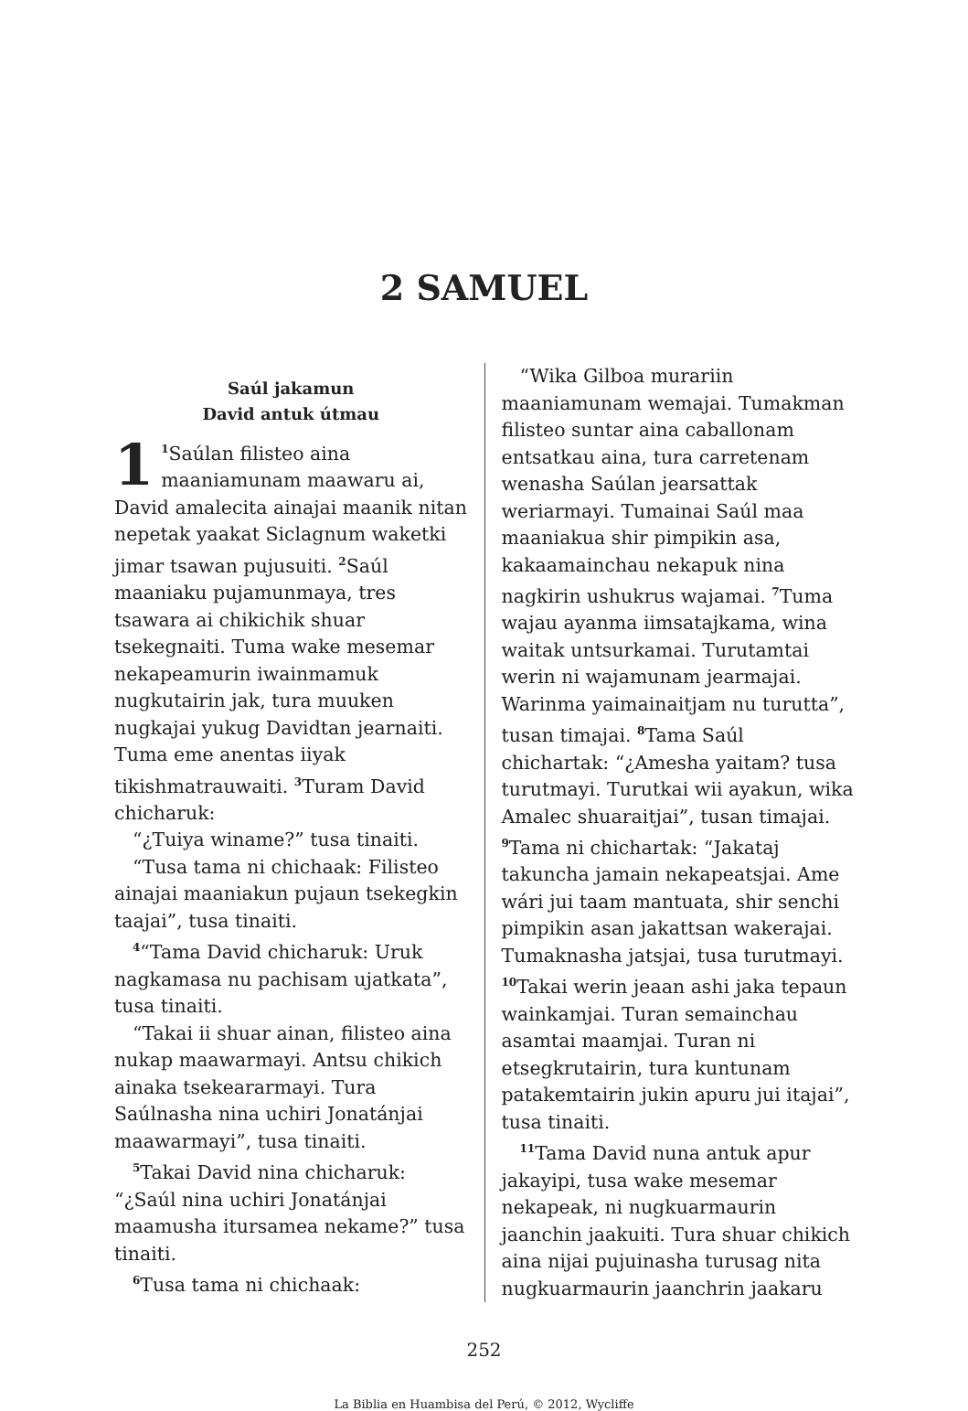2 SAMUEL
Saúl jakamun
David antuk útmau
1<sup>1</sup>Saúlan filisteo aina maaniamunam maawaru ai, David amalecita ainajai maanik nitan nepetak yaakat Siclagnum waketki jimar tsawan pujusuiti. <sup>2</sup>Saúl maaniaku pujamunmaya, tres tsawara ai chikichik shuar tsekegnaiti. Tuma wake mesemar nekapeamurin iwainmamuk nugkutairin jak, tura muuken nugkajai yukug Davidtan jearnaiti. Tuma eme anentas iiyak tikishmatrauwaiti. <sup>3</sup>Turam David chicharuk:
“¿Tuiya winame?” tusa tinaiti.
“Tusa tama ni chichaak: Filisteo ainajai maaniakun pujaun tsekegkin taajai”, tusa tinaiti.
<sup>4</sup> “Tama David chicharuk: Uruk nagkamasa nu pachisam ujatkata”, tusa tinaiti.
“Takai ii shuar ainan, filisteo aina nukap maawarmayi. Antsu chikich ainaka tsekeararmayi. Tura Saúlnasha nina uchiri Jonatánjai maawarmayi”, tusa tinaiti.
<sup>5</sup> Takai David nina chicharuk: “¿Saúl nina uchiri Jonatánjai maamusha itursamea nekame?” tusa tinaiti.
<sup>6</sup> Tusa tama ni chichaak:
“Wika Gilboa murariin maaniamunam wemajai. Tumakman filisteo suntar aina caballonam entsatkau aina, tura carretenam wenasha Saúlan jearsattak weriarmayi. Tumainai Saúl maa maaniakua shir pimpikin asa, kakaamainchau nekapuk nina nagkirin ushukrus wajamai. <sup>7</sup>Tuma wajau ayanma iimsatajkama, wina waitak untsurkamai. Turutamtai werin ni wajamunam jearmajai. Warinma yaimainaitjam nu turutta”, tusan timajai. <sup>8</sup>Tama Saúl chichartak: “¿Amesha yaitam? tusa turutmayi. Turutkai wii ayakun, wika Amalec shuaraitjai”, tusan timajai. <sup>9</sup>Tama ni chichartak: “Jakataj takuncha jamain nekapeatsjai. Ame wári jui taam mantuata, shir senchi pimpikin asan jakattsan wakerajai. Tumaknasha jatsjai, tusa turutmayi. <sup>10</sup>Takai werin jeaan ashi jaka tepaun wainkamjai. Turan semainchau asamtai maamjai. Turan ni etsegkrutairin, tura kuntunam patakemtairin jukin apuru jui itajai”, tusa tinaiti.
<sup>11</sup> Tama David nuna antuk apur jakayipi, tusa wake mesemar nekapeak, ni nugkuarmaurin jaanchin jaakuiti. Tura shuar chikich aina nijai pujuinasha turusag nita nugkuarmaurin jaanchrin jaakaru
252
La Biblia en Huambisa del Perú, © 2012, Wycliffe